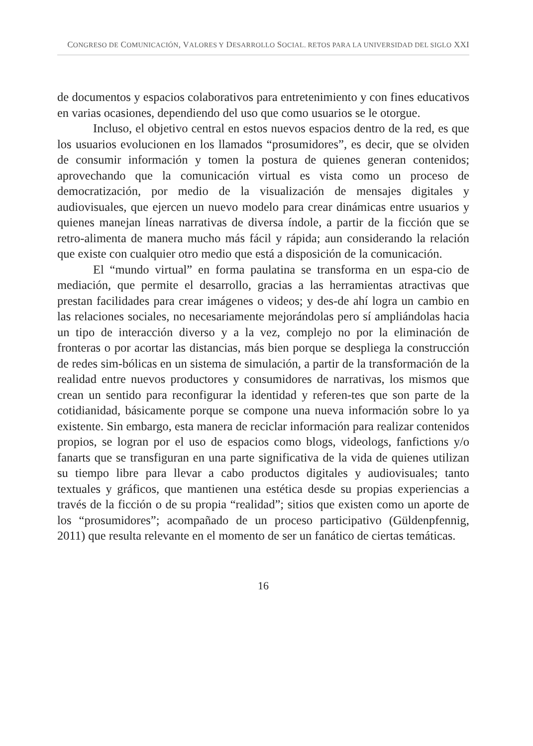CONGRESO DE COMUNICACIÓN, VALORES Y DESARROLLO SOCIAL. RETOS PARA LA UNIVERSIDAD DEL SIGLO XXI
de documentos y espacios colaborativos para entretenimiento y con fines educativos en varias ocasiones, dependiendo del uso que como usuarios se le otorgue.
Incluso, el objetivo central en estos nuevos espacios dentro de la red, es que los usuarios evolucionen en los llamados “prosumidores”, es decir, que se olviden de consumir información y tomen la postura de quienes generan contenidos; aprovechando que la comunicación virtual es vista como un proceso de democratización, por medio de la visualización de mensajes digitales y audiovisuales, que ejercen un nuevo modelo para crear dinámicas entre usuarios y quienes manejan líneas narrativas de diversa índole, a partir de la ficción que se retro-alimenta de manera mucho más fácil y rápida; aun considerando la relación que existe con cualquier otro medio que está a disposición de la comunicación.
El “mundo virtual” en forma paulatina se transforma en un espa-cio de mediación, que permite el desarrollo, gracias a las herramientas atractivas que prestan facilidades para crear imágenes o videos; y des-de ahí logra un cambio en las relaciones sociales, no necesariamente mejorándolas pero sí ampliándolas hacia un tipo de interacción diverso y a la vez, complejo no por la eliminación de fronteras o por acortar las distancias, más bien porque se despliega la construcción de redes sim-bólicas en un sistema de simulación, a partir de la transformación de la realidad entre nuevos productores y consumidores de narrativas, los mismos que crean un sentido para reconfigurar la identidad y referen-tes que son parte de la cotidianidad, básicamente porque se compone una nueva información sobre lo ya existente. Sin embargo, esta manera de reciclar información para realizar contenidos propios, se logran por el uso de espacios como blogs, videologs, fanfictions y/o fanarts que se transfiguran en una parte significativa de la vida de quienes utilizan su tiempo libre para llevar a cabo productos digitales y audiovisuales; tanto textuales y gráficos, que mantienen una estética desde su propias experiencias a través de la ficción o de su propia “realidad”; sitios que existen como un aporte de los “prosumidores”; acompañado de un proceso participativo (Güldenpfennig, 2011) que resulta relevante en el momento de ser un fanático de ciertas temáticas.
16